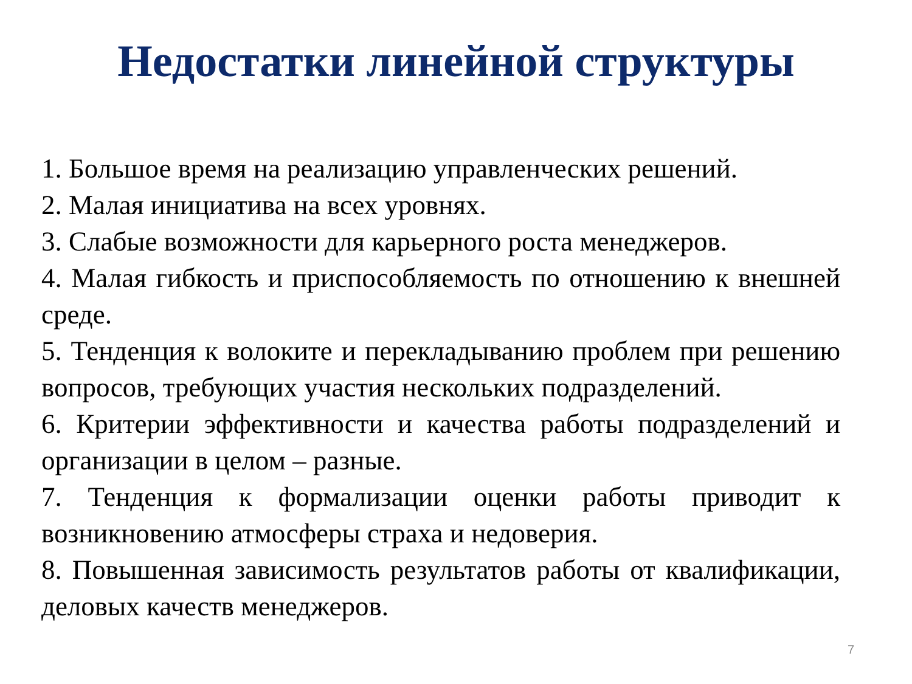Недостатки линейной структуры
1. Большое время на реализацию управленческих решений.
2. Малая инициатива на всех уровнях.
3. Слабые возможности для карьерного роста менеджеров.
4. Малая гибкость и приспособляемость по отношению к внешней среде.
5. Тенденция к волоките и перекладыванию проблем при решению вопросов, требующих участия нескольких подразделений.
6. Критерии эффективности и качества работы подразделений и организации в целом – разные.
7. Тенденция к формализации оценки работы приводит к возникновению атмосферы страха и недоверия.
8. Повышенная зависимость результатов работы от квалификации, деловых качеств менеджеров.
7